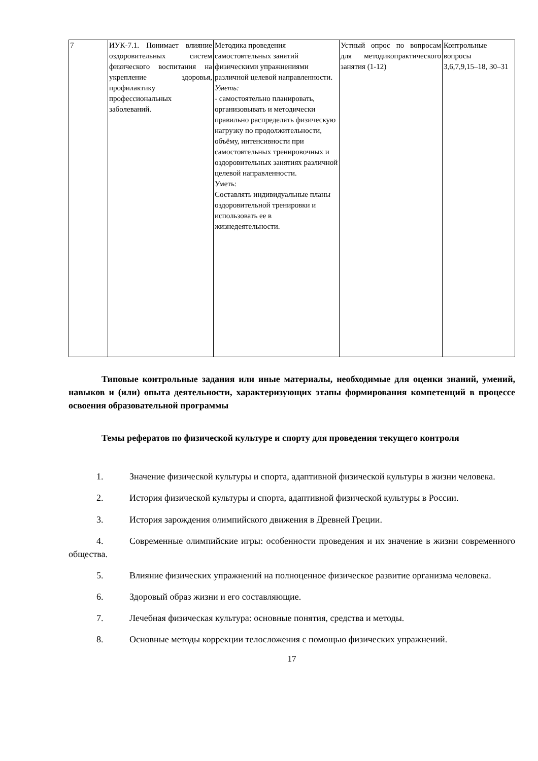| 7 | ИУК-7.1. Понимает влияние оздоровительных систем физического воспитания на укрепление здоровья, профилактику профессиональных заболеваний. | Методика проведения самостоятельных занятий физическими упражнениями различной целевой направленности. Уметь: - самостоятельно планировать, организовывать и методически правильно распределять физическую нагрузку по продолжительности, объёму, интенсивности при самостоятельных тренировочных и оздоровительных занятиях различной целевой направленности. Уметь: Составлять индивидуальные планы оздоровительной тренировки и использовать ее в жизнедеятельности. | Устный опрос по вопросам для методикопрактического занятия (1-12) | Контрольные вопросы 3,6,7,9,15–18, 30–31 |
Типовые контрольные задания или иные материалы, необходимые для оценки знаний, умений, навыков и (или) опыта деятельности, характеризующих этапы формирования компетенций в процессе освоения образовательной программы
Темы рефератов по физической культуре и спорту для проведения текущего контроля
1. Значение физической культуры и спорта, адаптивной физической культуры в жизни человека.
2. История физической культуры и спорта, адаптивной физической культуры в России.
3. История зарождения олимпийского движения в Древней Греции.
4. Современные олимпийские игры: особенности проведения и их значение в жизни современного общества.
5. Влияние физических упражнений на полноценное физическое развитие организма человека.
6. Здоровый образ жизни и его составляющие.
7. Лечебная физическая культура: основные понятия, средства и методы.
8. Основные методы коррекции телосложения с помощью физических упражнений.
17